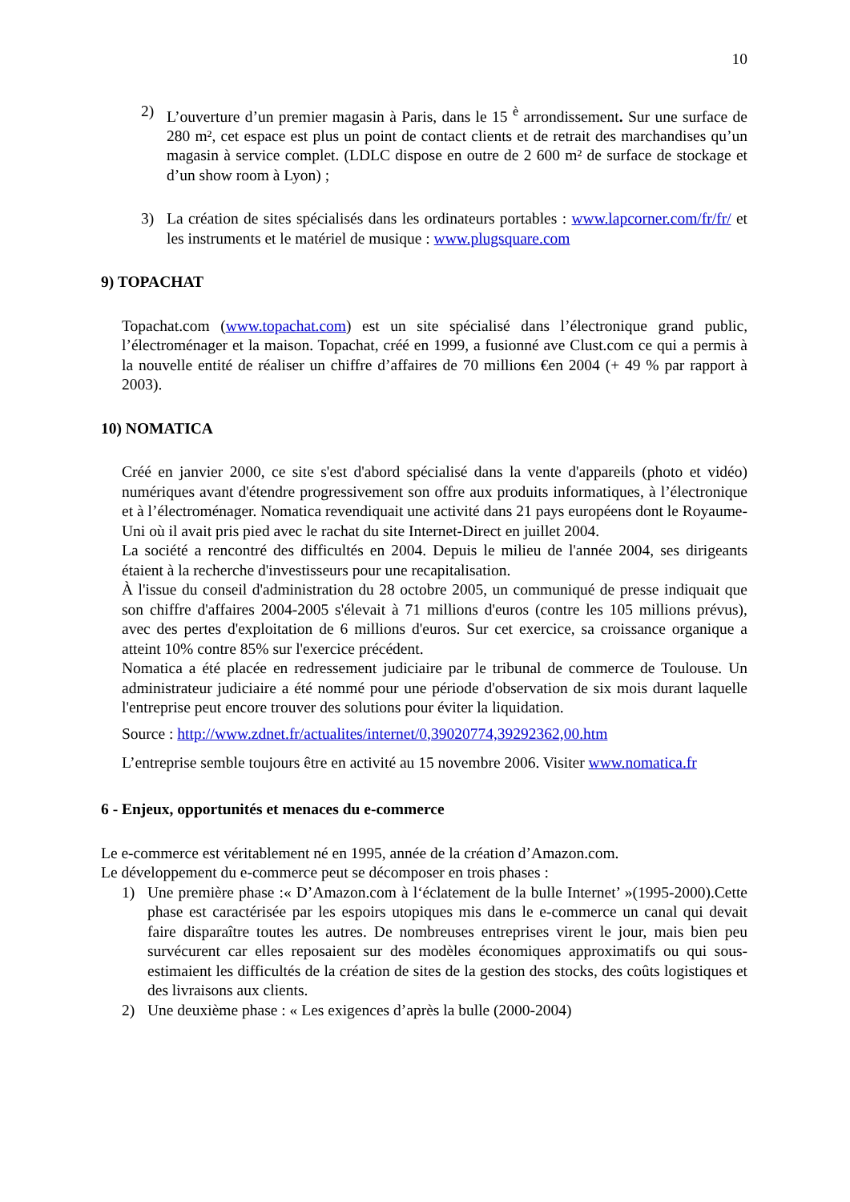10
2) L’ouverture d’un premier magasin à Paris, dans le 15 <sup>è</sup> arrondissement. Sur une surface de 280 m², cet espace est plus un point de contact clients et de retrait des marchandises qu’un magasin à service complet. (LDLC dispose en outre de 2 600 m² de surface de stockage et d’un show room à Lyon) ;
3) La création de sites spécialisés dans les ordinateurs portables : www.lapcorner.com/fr/fr/ et les instruments et le matériel de musique : www.plugsquare.com
9) TOPACHAT
Topachat.com (www.topachat.com) est un site spécialisé dans l’électronique grand public, l’électroménager et la maison. Topachat, créé en 1999, a fusionné ave Clust.com ce qui a permis à la nouvelle entité de réaliser un chiffre d’affaires de 70 millions €en 2004 (+ 49 % par rapport à 2003).
10) NOMATICA
Créé en janvier 2000, ce site s'est d'abord spécialisé dans la vente d'appareils (photo et vidéo) numériques avant d'étendre progressivement son offre aux produits informatiques, à l’électronique et à l’électroménager. Nomatica revendiquait une activité dans 21 pays européens dont le Royaume-Uni où il avait pris pied avec le rachat du site Internet-Direct en juillet 2004.
La société a rencontré des difficultés en 2004. Depuis le milieu de l'année 2004, ses dirigeants étaient à la recherche d'investisseurs pour une recapitalisation.
À l'issue du conseil d'administration du 28 octobre 2005, un communiqué de presse indiquait que son chiffre d'affaires 2004-2005 s'élevait à 71 millions d'euros (contre les 105 millions prévus), avec des pertes d'exploitation de 6 millions d'euros. Sur cet exercice, sa croissance organique a atteint 10% contre 85% sur l'exercice précédent.
Nomatica a été placée en redressement judiciaire par le tribunal de commerce de Toulouse. Un administrateur judiciaire a été nommé pour une période d'observation de six mois durant laquelle l'entreprise peut encore trouver des solutions pour éviter la liquidation.
Source : http://www.zdnet.fr/actualites/internet/0,39020774,39292362,00.htm
L’entreprise semble toujours être en activité au 15 novembre 2006. Visiter www.nomatica.fr
6 - Enjeux, opportunités et menaces du e-commerce
Le e-commerce est véritablement né en 1995, année de la création d’Amazon.com.
Le développement du e-commerce peut se décomposer en trois phases :
1) Une première phase :« D’Amazon.com à l‘éclatement de la bulle Internet’ »(1995-2000).Cette phase est caractérisée par les espoirs utopiques mis dans le e-commerce un canal qui devait faire disparaître toutes les autres. De nombreuses entreprises virent le jour, mais bien peu survécurent car elles reposaient sur des modèles économiques approximatifs ou qui sous-estimaient les difficultés de la création de sites de la gestion des stocks, des coûts logistiques et des livraisons aux clients.
2) Une deuxième phase : « Les exigences d’après la bulle (2000-2004)